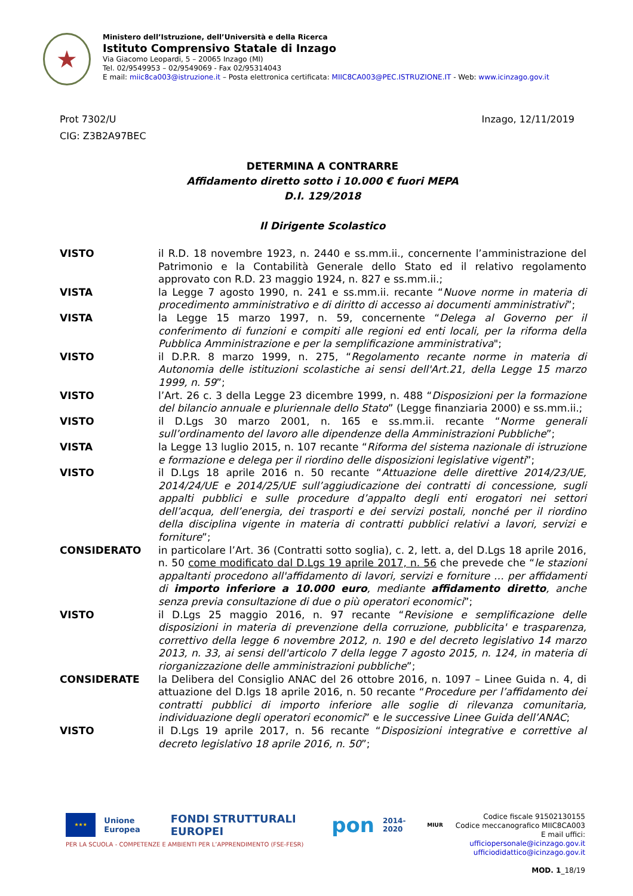★
Ministero dell’Istruzione, dell’Università e della Ricerca
Istituto Comprensivo Statale di Inzago
Via Giacomo Leopardi, 5 – 20065 Inzago (MI)
Tel. 02/9549953 – 02/9549069 - Fax 02/95314043
E mail: miic8ca003@istruzione.it – Posta elettronica certificata: MIIC8CA003@PEC.ISTRUZIONE.IT - Web: www.icinzago.gov.it
Prot 7302/U Inzago, 12/11/2019
CIG: Z3B2A97BEC
DETERMINA A CONTRARRE
Affidamento diretto sotto i 10.000 € fuori MEPA
D.I. 129/2018
Il Dirigente Scolastico
VISTO il R.D. 18 novembre 1923, n. 2440 e ss.mm.ii., concernente l’amministrazione del Patrimonio e la Contabilità Generale dello Stato ed il relativo regolamento approvato con R.D. 23 maggio 1924, n. 827 e ss.mm.ii.;
VISTA la Legge 7 agosto 1990, n. 241 e ss.mm.ii. recante “Nuove norme in materia di procedimento amministrativo e di diritto di accesso ai documenti amministrativi”;
VISTA la Legge 15 marzo 1997, n. 59, concernente “Delega al Governo per il conferimento di funzioni e compiti alle regioni ed enti locali, per la riforma della Pubblica Amministrazione e per la semplificazione amministrativa";
VISTO il D.P.R. 8 marzo 1999, n. 275, “Regolamento recante norme in materia di Autonomia delle istituzioni scolastiche ai sensi dell'Art.21, della Legge 15 marzo 1999, n. 59”;
VISTO l’Art. 26 c. 3 della Legge 23 dicembre 1999, n. 488 “Disposizioni per la formazione del bilancio annuale e pluriennale dello Stato” (Legge finanziaria 2000) e ss.mm.ii.;
VISTO il D.Lgs 30 marzo 2001, n. 165 e ss.mm.ii. recante “Norme generali sull’ordinamento del lavoro alle dipendenze della Amministrazioni Pubbliche”;
VISTA la Legge 13 luglio 2015, n. 107 recante “Riforma del sistema nazionale di istruzione e formazione e delega per il riordino delle disposizioni legislative vigenti”;
VISTO il D.Lgs 18 aprile 2016 n. 50 recante “Attuazione delle direttive 2014/23/UE, 2014/24/UE e 2014/25/UE sull’aggiudicazione dei contratti di concessione, sugli appalti pubblici e sulle procedure d’appalto degli enti erogatori nei settori dell’acqua, dell’energia, dei trasporti e dei servizi postali, nonché per il riordino della disciplina vigente in materia di contratti pubblici relativi a lavori, servizi e forniture”;
CONSIDERATO in particolare l’Art. 36 (Contratti sotto soglia), c. 2, lett. a, del D.Lgs 18 aprile 2016, n. 50 come modificato dal D.Lgs 19 aprile 2017, n. 56 che prevede che “le stazioni appaltanti procedono all'affidamento di lavori, servizi e forniture … per affidamenti di importo inferiore a 10.000 euro, mediante affidamento diretto, anche senza previa consultazione di due o più operatori economici”;
VISTO il D.Lgs 25 maggio 2016, n. 97 recante “Revisione e semplificazione delle disposizioni in materia di prevenzione della corruzione, pubblicita' e trasparenza, correttivo della legge 6 novembre 2012, n. 190 e del decreto legislativo 14 marzo 2013, n. 33, ai sensi dell'articolo 7 della legge 7 agosto 2015, n. 124, in materia di riorganizzazione delle amministrazioni pubbliche”;
CONSIDERATE la Delibera del Consiglio ANAC del 26 ottobre 2016, n. 1097 – Linee Guida n. 4, di attuazione del D.lgs 18 aprile 2016, n. 50 recante “Procedure per l’affidamento dei contratti pubblici di importo inferiore alle soglie di rilevanza comunitaria, individuazione degli operatori economici” e le successive Linee Guida dell’ANAC;
VISTO il D.Lgs 19 aprile 2017, n. 56 recante “Disposizioni integrative e correttive al decreto legislativo 18 aprile 2016, n. 50”;
★★★
Unione Europea FONDI STRUTTURALI EUROPEI pon 2014-2020 MIUR
PER LA SCUOLA - COMPETENZE E AMBIENTI PER L’APPRENDIMENTO (FSE-FESR)
Codice fiscale 91502130155
Codice meccanografico MIIC8CA003
E mail uffici: ufficiopersonale@icinzago.gov.it
ufficiodidattico@icinzago.gov.it
MOD. 1_18/19